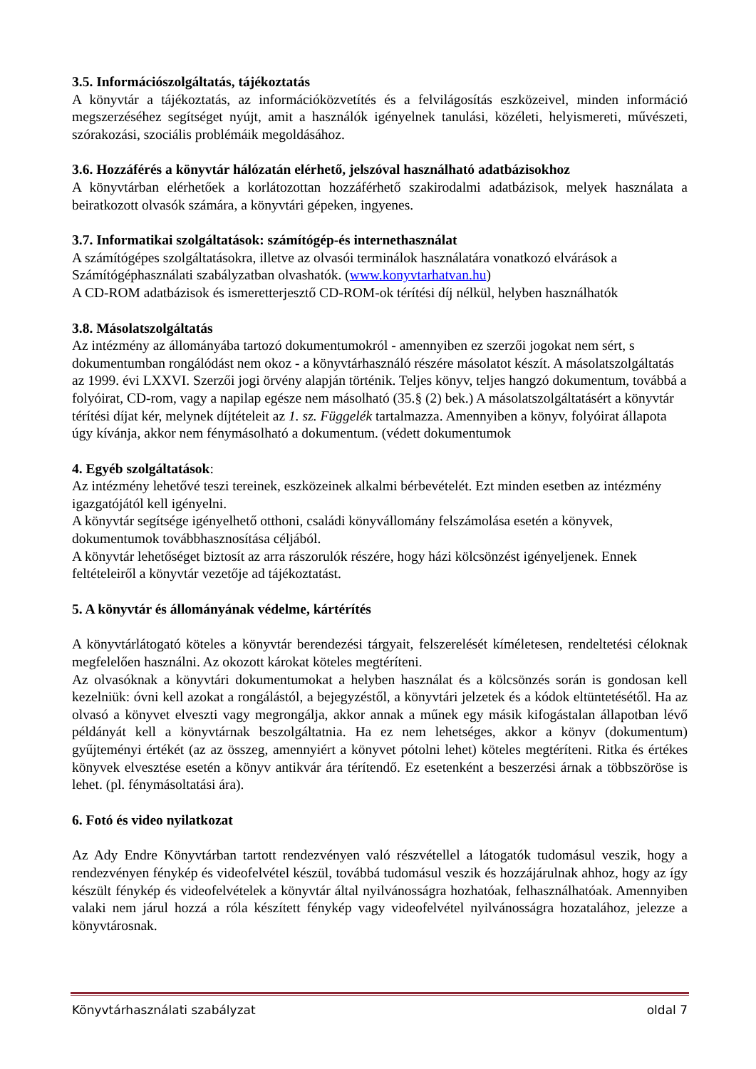3.5. Információszolgáltatás, tájékoztatás
A könyvtár a tájékoztatás, az információközvetítés és a felvilágosítás eszközeivel, minden információ megszerzéséhez segítséget nyújt, amit a használók igényelnek tanulási, közéleti, helyismereti, művészeti, szórakozási, szociális problémáik megoldásához.
3.6. Hozzáférés a könyvtár hálózatán elérhető, jelszóval használható adatbázisokhoz
A könyvtárban elérhetőek a korlátozottan hozzáférhető szakirodalmi adatbázisok, melyek használata a beiratkozott olvasók számára, a könyvtári gépeken, ingyenes.
3.7. Informatikai szolgáltatások: számítógép-és internethasználat
A számítógépes szolgáltatásokra, illetve az olvasói terminálok használatára vonatkozó elvárások a Számítógéphasználati szabályzatban olvashatók. (www.konyvtarhatvan.hu)
A CD-ROM adatbázisok és ismeretterjesztő CD-ROM-ok térítési díj nélkül, helyben használhatók
3.8. Másolatszolgáltatás
Az intézmény az állományába tartozó dokumentumokról - amennyiben ez szerzői jogokat nem sért, s dokumentumban rongálódást nem okoz - a könyvtárhasználó részére másolatot készít. A másolatszolgáltatás az 1999. évi LXXVI. Szerzői jogi örvény alapján történik. Teljes könyv, teljes hangzó dokumentum, továbbá a folyóirat, CD-rom, vagy a napilap egésze nem másolható (35.§ (2) bek.) A másolatszolgáltatásért a könyvtár térítési díjat kér, melynek díjtételeit az 1. sz. Függelék tartalmazza. Amennyiben a könyv, folyóirat állapota úgy kívánja, akkor nem fénymásolható a dokumentum. (védett dokumentumok
4. Egyéb szolgáltatások:
Az intézmény lehetővé teszi tereinek, eszközeinek alkalmi bérbevételét. Ezt minden esetben az intézmény igazgatójától kell igényelni.
A könyvtár segítsége igényelhető otthoni, családi könyvállomány felszámolása esetén a könyvek, dokumentumok továbbhasznosítása céljából.
A könyvtár lehetőséget biztosít az arra rászorulók részére, hogy házi kölcsönzést igényeljenek. Ennek feltételeiről a könyvtár vezetője ad tájékoztatást.
5. A könyvtár és állományának védelme, kártérítés
A könyvtárlátogató köteles a könyvtár berendezési tárgyait, felszerelését kíméletesen, rendeltetési céloknak megfelelően használni. Az okozott károkat köteles megtéríteni.
Az olvasóknak a könyvtári dokumentumokat a helyben használat és a kölcsönzés során is gondosan kell kezelniük: óvni kell azokat a rongálástól, a bejegyzéstől, a könyvtári jelzetek és a kódok eltüntetésétől. Ha az olvasó a könyvet elveszti vagy megrongálja, akkor annak a műnek egy másik kifogástalan állapotban lévő példányát kell a könyvtárnak beszolgáltatnia. Ha ez nem lehetséges, akkor a könyv (dokumentum) gyűjteményi értékét (az az összeg, amennyiért a könyvet pótolni lehet) köteles megtéríteni. Ritka és értékes könyvek elvesztése esetén a könyv antikvár ára térítendő. Ez esetenként a beszerzési árnak a többszöröse is lehet. (pl. fénymásoltatási ára).
6. Fotó és video nyilatkozat
Az Ady Endre Könyvtárban tartott rendezvényen való részvétellel a látogatók tudomásul veszik, hogy a rendezvényen fénykép és videofelvétel készül, továbbá tudomásul veszik és hozzájárulnak ahhoz, hogy az így készült fénykép és videofelvételek a könyvtár által nyilvánosságra hozhatóak, felhasználhatóak. Amennyiben valaki nem járul hozzá a róla készített fénykép vagy videofelvétel nyilvánosságra hozatalához, jelezze a könyvtárosnak.
Könyvtárhasználati szabályzat oldal 7